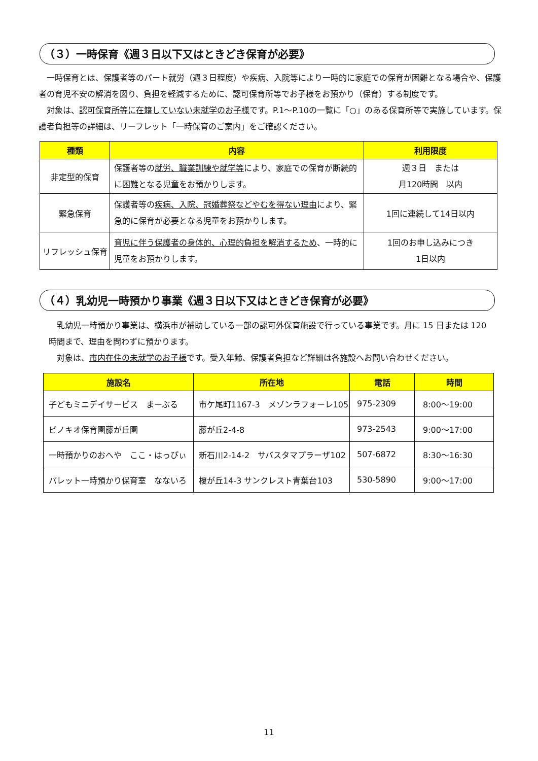（３）一時保育《週３日以下又はときどき保育が必要》
　一時保育とは、保護者等のパート就労（週３日程度）や疾病、入院等により一時的に家庭での保育が困難となる場合や、保護者の育児不安の解消を図り、負担を軽減するために、認可保育所等でお子様をお預かり（保育）する制度です。
　対象は、認可保育所等に在籍していない未就学のお子様です。P.1～P.10の一覧に「○」のある保育所等で実施しています。保護者負担等の詳細は、リーフレット「一時保育のご案内」をご確認ください。
| 種類 | 内容 | 利用限度 |
| --- | --- | --- |
| 非定型的保育 | 保護者等の 就労、職業訓練や就学等 により、家庭での保育が断続的に困難となる児童をお預かりします。 | 週３日 または 月120時間 以内 |
| 緊急保育 | 保護者等の 疾病、入院、冠婚葬祭などやむを得ない理由 により、緊急的に保育が必要となる児童をお預かりします。 | 1回に連続して14日以内 |
| リフレッシュ保育 | 育児に伴う保護者の身体的、心理的負担を解消するため 、一時的に児童をお預かりします。 | 1回のお申し込みにつき 1日以内 |
（４）乳幼児一時預かり事業《週３日以下又はときどき保育が必要》
　乳幼児一時預かり事業は、横浜市が補助している一部の認可外保育施設で行っている事業です。月に 15 日または 120 時間まで、理由を問わずに預かります。
　対象は、市内在住の未就学のお子様です。受入年齢、保護者負担など詳細は各施設へお問い合わせください。
| 施設名 | 所在地 | 電話 | 時間 |
| --- | --- | --- | --- |
| 子どもミニデイサービス まーぶる | 市ケ尾町1167-3 メゾンラフォーレ105 | 975-2309 | 8:00～19:00 |
| ピノキオ保育園藤が丘園 | 藤が丘2-4-8 | 973-2543 | 9:00～17:00 |
| 一時預かりのおへや ここ・はっぴぃ | 新石川2-14-2 サバスタマプラーザ102 | 507-6872 | 8:30～16:30 |
| パレット一時預かり保育室 なないろ | 榎が丘14-3 サンクレスト青葉台103 | 530-5890 | 9:00～17:00 |
11